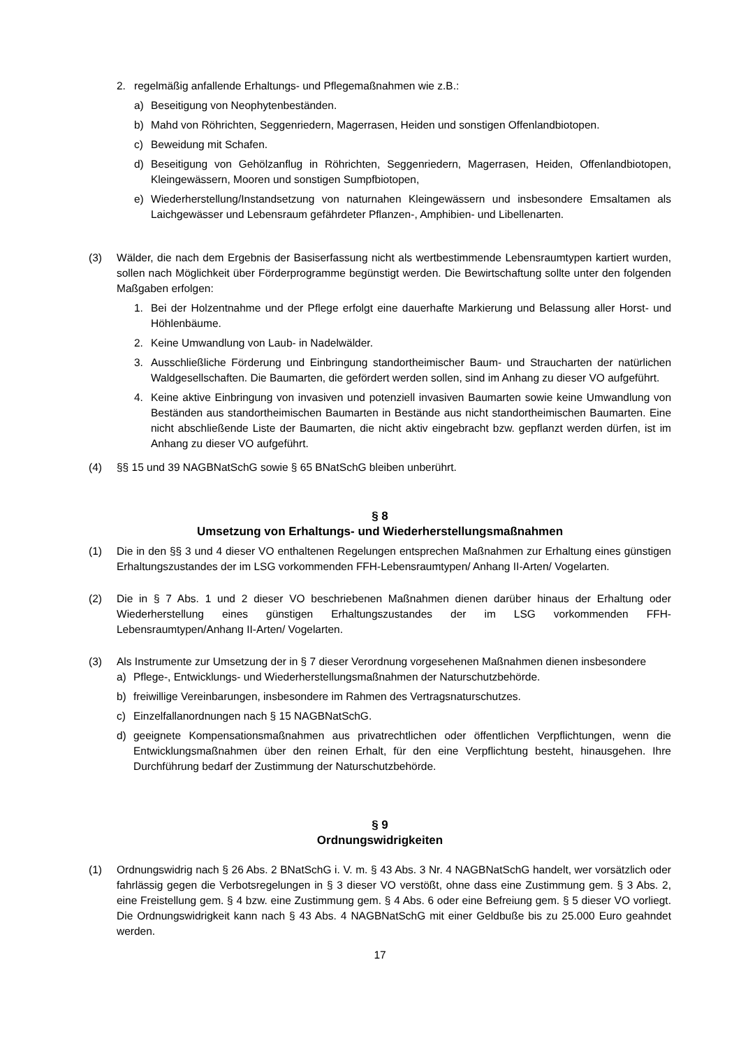2. regelmäßig anfallende Erhaltungs- und Pflegemaßnahmen wie z.B.:
a) Beseitigung von Neophytenbeständen.
b) Mahd von Röhrichten, Seggenriedern, Magerrasen, Heiden und sonstigen Offenlandbiotopen.
c) Beweidung mit Schafen.
d) Beseitigung von Gehölzanflug in Röhrichten, Seggenriedern, Magerrasen, Heiden, Offenlandbiotopen, Kleingewässern, Mooren und sonstigen Sumpfbiotopen,
e) Wiederherstellung/Instandsetzung von naturnahen Kleingewässern und insbesondere Emsaltamen als Laichgewässer und Lebensraum gefährdeter Pflanzen-, Amphibien- und Libellenarten.
(3) Wälder, die nach dem Ergebnis der Basiserfassung nicht als wertbestimmende Lebensraumtypen kartiert wurden, sollen nach Möglichkeit über Förderprogramme begünstigt werden. Die Bewirtschaftung sollte unter den folgenden Maßgaben erfolgen:
1. Bei der Holzentnahme und der Pflege erfolgt eine dauerhafte Markierung und Belassung aller Horst- und Höhlenbäume.
2. Keine Umwandlung von Laub- in Nadelwälder.
3. Ausschließliche Förderung und Einbringung standortheimischer Baum- und Straucharten der natürlichen Waldgesellschaften. Die Baumarten, die gefördert werden sollen, sind im Anhang zu dieser VO aufgeführt.
4. Keine aktive Einbringung von invasiven und potenziell invasiven Baumarten sowie keine Umwandlung von Beständen aus standortheimischen Baumarten in Bestände aus nicht standortheimischen Baumarten. Eine nicht abschließende Liste der Baumarten, die nicht aktiv eingebracht bzw. gepflanzt werden dürfen, ist im Anhang zu dieser VO aufgeführt.
(4) §§ 15 und 39 NAGBNatSchG sowie § 65 BNatSchG bleiben unberührt.
§ 8
Umsetzung von Erhaltungs- und Wiederherstellungsmaßnahmen
(1) Die in den §§ 3 und 4 dieser VO enthaltenen Regelungen entsprechen Maßnahmen zur Erhaltung eines günstigen Erhaltungszustandes der im LSG vorkommenden FFH-Lebensraumtypen/ Anhang II-Arten/ Vogelarten.
(2) Die in § 7 Abs. 1 und 2 dieser VO beschriebenen Maßnahmen dienen darüber hinaus der Erhaltung oder Wiederherstellung eines günstigen Erhaltungszustandes der im LSG vorkommenden FFH-Lebensraumtypen/Anhang II-Arten/ Vogelarten.
(3) Als Instrumente zur Umsetzung der in § 7 dieser Verordnung vorgesehenen Maßnahmen dienen insbesondere
a) Pflege-, Entwicklungs- und Wiederherstellungsmaßnahmen der Naturschutzbehörde.
b) freiwillige Vereinbarungen, insbesondere im Rahmen des Vertragsnaturschutzes.
c) Einzelfallanordnungen nach § 15 NAGBNatSchG.
d) geeignete Kompensationsmaßnahmen aus privatrechtlichen oder öffentlichen Verpflichtungen, wenn die Entwicklungsmaßnahmen über den reinen Erhalt, für den eine Verpflichtung besteht, hinausgehen. Ihre Durchführung bedarf der Zustimmung der Naturschutzbehörde.
§ 9
Ordnungswidrigkeiten
(1) Ordnungswidrig nach § 26 Abs. 2 BNatSchG i. V. m. § 43 Abs. 3 Nr. 4 NAGBNatSchG handelt, wer vorsätzlich oder fahrlässig gegen die Verbotsregelungen in § 3 dieser VO verstößt, ohne dass eine Zustimmung gem. § 3 Abs. 2, eine Freistellung gem. § 4 bzw. eine Zustimmung gem. § 4 Abs. 6 oder eine Befreiung gem. § 5 dieser VO vorliegt. Die Ordnungswidrigkeit kann nach § 43 Abs. 4 NAGBNatSchG mit einer Geldbuße bis zu 25.000 Euro geahndet werden.
17